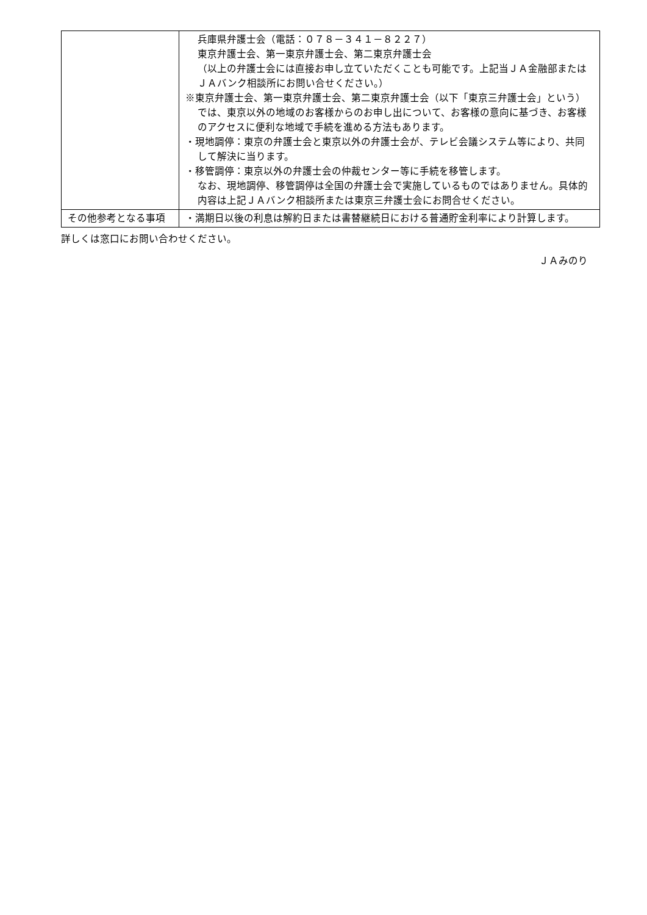| | 兵庫県弁護士会（電話：０７８－３４１－８２２７） 東京弁護士会、第一東京弁護士会、第二東京弁護士会 （以上の弁護士会には直接お申し立ていただくことも可能です。上記当ＪＡ金融部またはＪＡバンク相談所にお問い合せください。） ※東京弁護士会、第一東京弁護士会、第二東京弁護士会（以下「東京三弁護士会」という）では、東京以外の地域のお客様からのお申し出について、お客様の意向に基づき、お客様のアクセスに便利な地域で手続を進める方法もあります。 ・現地調停：東京の弁護士会と東京以外の弁護士会が、テレビ会議システム等により、共同して解決に当ります。 ・移管調停：東京以外の弁護士会の仲裁センター等に手続を移管します。 なお、現地調停、移管調停は全国の弁護士会で実施しているものではありません。具体的内容は上記ＪＡバンク相談所または東京三弁護士会にお問合せください。 |
| その他参考となる事項 | ・満期日以後の利息は解約日または書替継続日における普通貯金利率により計算します。 |
詳しくは窓口にお問い合わせください。
ＪＡみのり